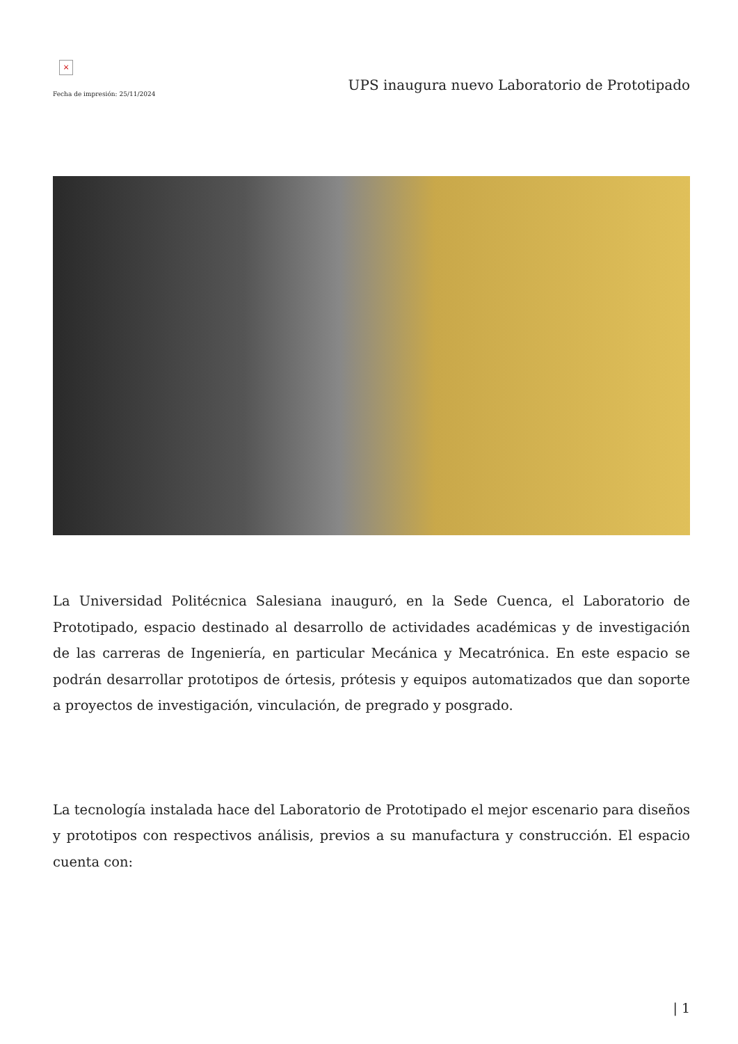×
Fecha de impresión: 25/11/2024
UPS inaugura nuevo Laboratorio de Prototipado
La Universidad Politécnica Salesiana inauguró, en la Sede Cuenca, el Laboratorio de Prototipado, espacio destinado al desarrollo de actividades académicas y de investigación de las carreras de Ingeniería, en particular Mecánica y Mecatrónica. En este espacio se podrán desarrollar prototipos de órtesis, prótesis y equipos automatizados que dan soporte a proyectos de investigación, vinculación, de pregrado y posgrado.
La tecnología instalada hace del Laboratorio de Prototipado el mejor escenario para diseños y prototipos con respectivos análisis, previos a su manufactura y construcción. El espacio cuenta con:
| 1